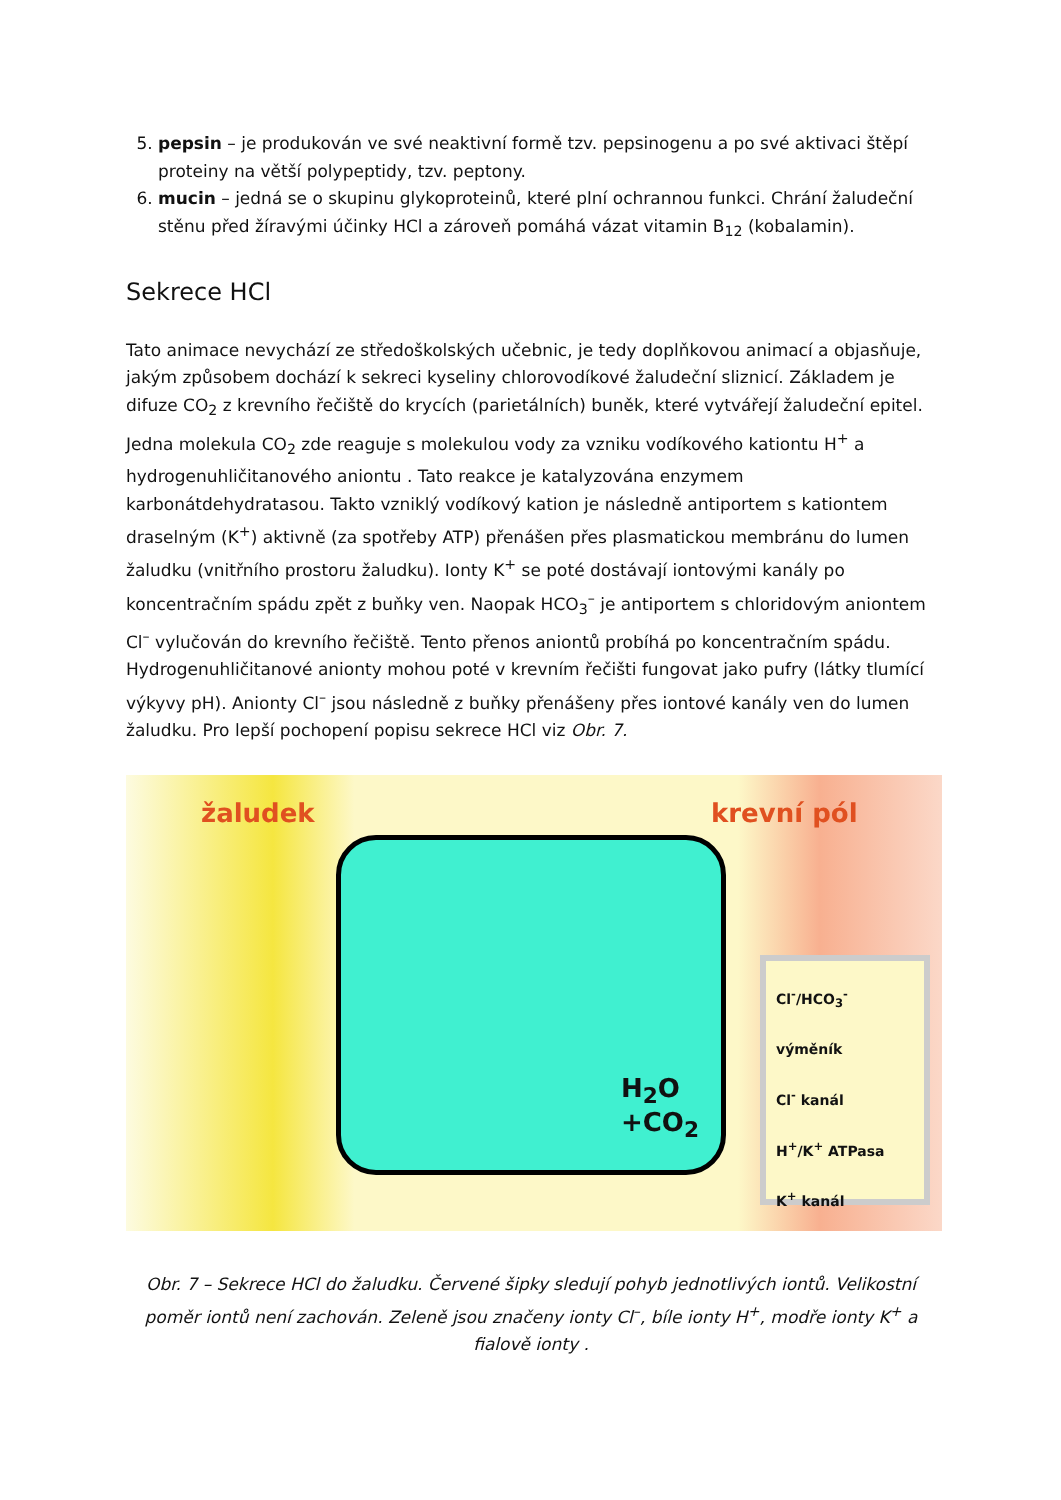5. pepsin – je produkován ve své neaktivní formě tzv. pepsinogenu a po své aktivaci štěpí proteiny na větší polypeptidy, tzv. peptony.
6. mucin – jedná se o skupinu glykoproteinů, které plní ochrannou funkci. Chrání žaludeční stěnu před žíravými účinky HCl a zároveň pomáhá vázat vitamin B<sub>12</sub> (kobalamin).
Sekrece HCl
Tato animace nevychází ze středoškolských učebnic, je tedy doplňkovou animací a objasňuje, jakým způsobem dochází k sekreci kyseliny chlorovodíkové žaludeční sliznicí. Základem je difuze CO<sub>2</sub> z krevního řečiště do krycích (parietálních) buněk, které vytvářejí žaludeční epitel. Jedna molekula CO<sub>2</sub> zde reaguje s molekulou vody za vzniku vodíkového kationtu H<sup>+</sup> a hydrogenuhličitanového aniontu . Tato reakce je katalyzována enzymem karbonátdehydratasou. Takto vzniklý vodíkový kation je následně antiportem s kationtem draselným (K<sup>+</sup>) aktivně (za spotřeby ATP) přenášen přes plasmatickou membránu do lumen žaludku (vnitřního prostoru žaludku). Ionty K<sup>+</sup> se poté dostávají iontovými kanály po koncentračním spádu zpět z buňky ven. Naopak HCO<sub>3</sub><sup>–</sup> je antiportem s chloridovým aniontem Cl<sup>–</sup> vylučován do krevního řečiště. Tento přenos aniontů probíhá po koncentračním spádu. Hydrogenuhličitanové anionty mohou poté v krevním řečišti fungovat jako pufry (látky tlumící výkyvy pH). Anionty Cl<sup>–</sup> jsou následně z buňky přenášeny přes iontové kanály ven do lumen žaludku. Pro lepší pochopení popisu sekrece HCl viz Obr. 7.
žaludek krevní pól
H<sub>2</sub>O
+CO<sub>2</sub>
Cl<sup>-</sup>/HCO<sub>3</sub><sup>-</sup> výměník
Cl<sup>-</sup> kanál
H<sup>+</sup>/K<sup>+</sup> ATPasa
K<sup>+</sup> kanál
Obr. 7 – Sekrece HCl do žaludku. Červené šipky sledují pohyb jednotlivých iontů. Velikostní poměr iontů není zachován. Zeleně jsou značeny ionty Cl<sup>–</sup>, bíle ionty H<sup>+</sup>, modře ionty K<sup>+</sup> a fialově ionty .